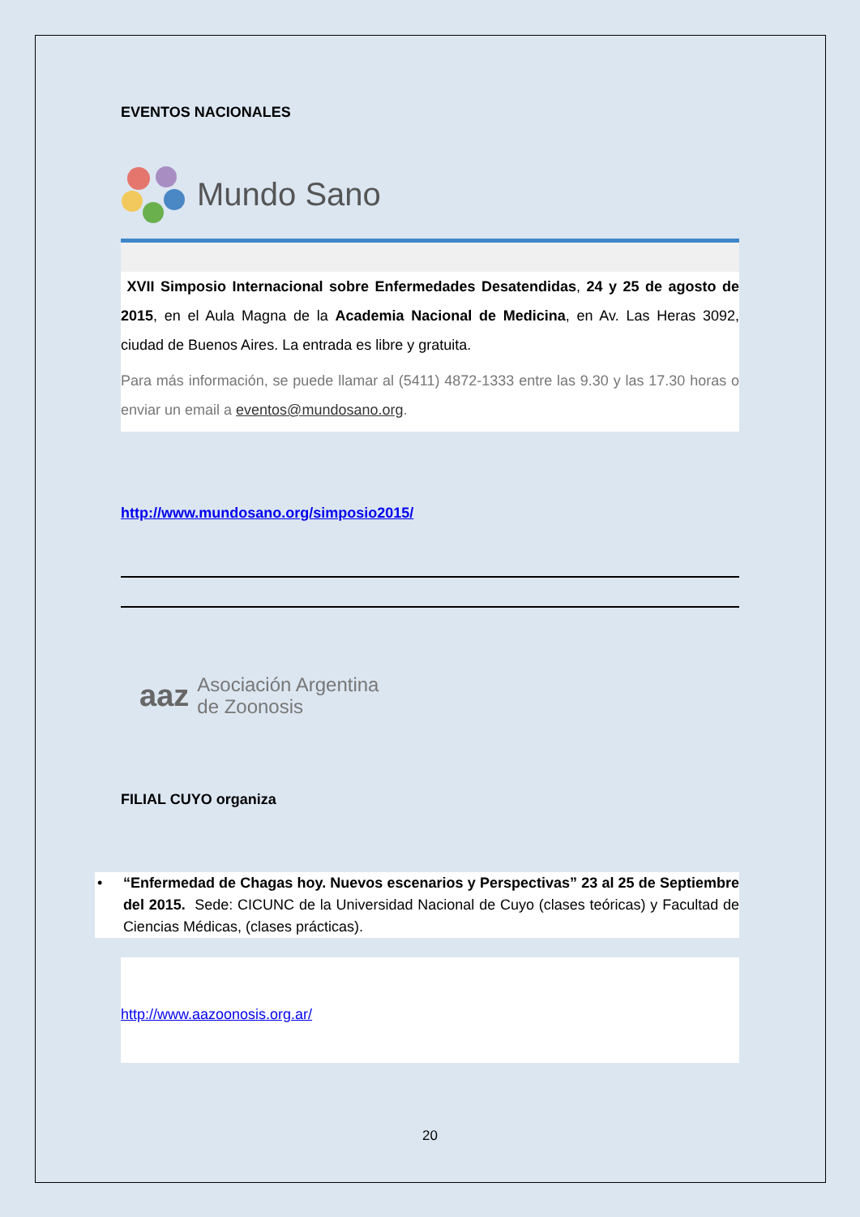EVENTOS NACIONALES
Mundo Sano
XVII Simposio Internacional sobre Enfermedades Desatendidas, 24 y 25 de agosto de 2015, en el Aula Magna de la Academia Nacional de Medicina, en Av. Las Heras 3092, ciudad de Buenos Aires. La entrada es libre y gratuita.
Para más información, se puede llamar al (5411) 4872-1333 entre las 9.30 y las 17.30 horas o enviar un email a eventos@mundosano.org.
http://www.mundosano.org/simposio2015/
aaz Asociación Argentina
de Zoonosis
FILIAL CUYO organiza
• “Enfermedad de Chagas hoy. Nuevos escenarios y Perspectivas” 23 al 25 de Septiembre del 2015. Sede: CICUNC de la Universidad Nacional de Cuyo (clases teóricas) y Facultad de Ciencias Médicas, (clases prácticas).
http://www.aazoonosis.org.ar/
20